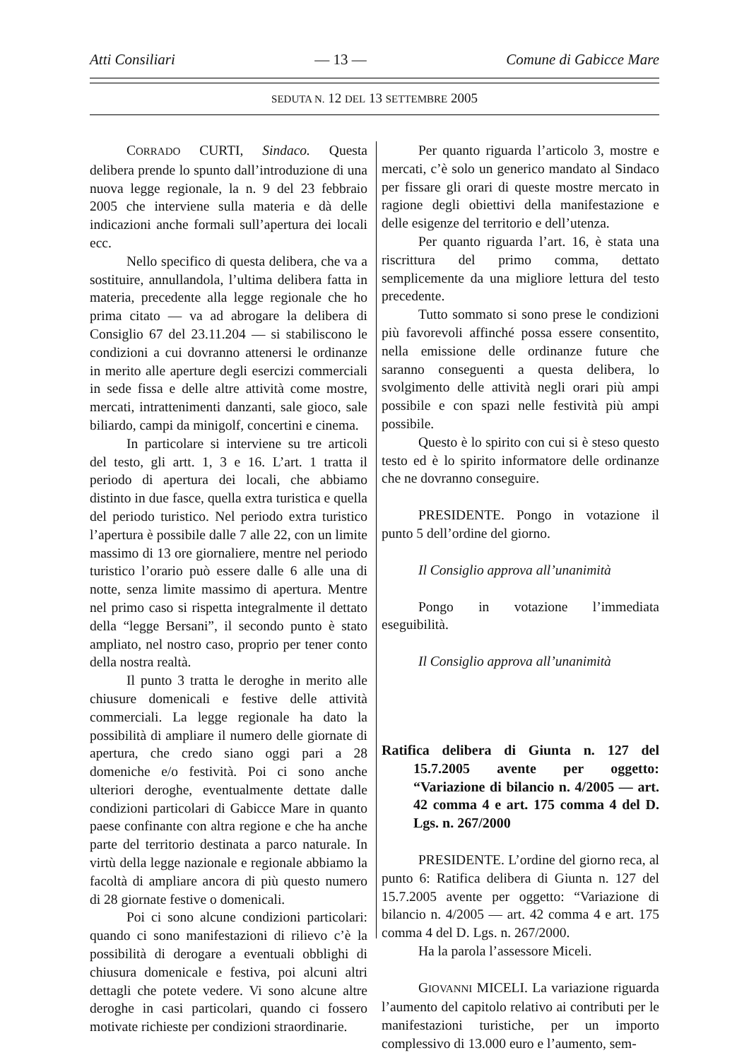Atti Consiliari — 13 — Comune di Gabicce Mare
SEDUTA N. 12 DEL 13 SETTEMBRE 2005
CORRADO CURTI, Sindaco. Questa delibera prende lo spunto dall’introduzione di una nuova legge regionale, la n. 9 del 23 febbraio 2005 che interviene sulla materia e dà delle indicazioni anche formali sull’apertura dei locali ecc.
Nello specifico di questa delibera, che va a sostituire, annullandola, l’ultima delibera fatta in materia, precedente alla legge regionale che ho prima citato — va ad abrogare la delibera di Consiglio 67 del 23.11.204 — si stabiliscono le condizioni a cui dovranno attenersi le ordinanze in merito alle aperture degli esercizi commerciali in sede fissa e delle altre attività come mostre, mercati, intrattenimenti danzanti, sale gioco, sale biliardo, campi da minigolf, concertini e cinema.
In particolare si interviene su tre articoli del testo, gli artt. 1, 3 e 16. L’art. 1 tratta il periodo di apertura dei locali, che abbiamo distinto in due fasce, quella extra turistica e quella del periodo turistico. Nel periodo extra turistico l’apertura è possibile dalle 7 alle 22, con un limite massimo di 13 ore giornaliere, mentre nel periodo turistico l’orario può essere dalle 6 alle una di notte, senza limite massimo di apertura. Mentre nel primo caso si rispetta integralmente il dettato della “legge Bersani”, il secondo punto è stato ampliato, nel nostro caso, proprio per tener conto della nostra realtà.
Il punto 3 tratta le deroghe in merito alle chiusure domenicali e festive delle attività commerciali. La legge regionale ha dato la possibilità di ampliare il numero delle giornate di apertura, che credo siano oggi pari a 28 domeniche e/o festività. Poi ci sono anche ulteriori deroghe, eventualmente dettate dalle condizioni particolari di Gabicce Mare in quanto paese confinante con altra regione e che ha anche parte del territorio destinata a parco naturale. In virtù della legge nazionale e regionale abbiamo la facoltà di ampliare ancora di più questo numero di 28 giornate festive o domenicali.
Poi ci sono alcune condizioni particolari: quando ci sono manifestazioni di rilievo c’è la possibilità di derogare a eventuali obblighi di chiusura domenicale e festiva, poi alcuni altri dettagli che potete vedere. Vi sono alcune altre deroghe in casi particolari, quando ci fossero motivate richieste per condizioni straordinarie.
Per quanto riguarda l’articolo 3, mostre e mercati, c’è solo un generico mandato al Sindaco per fissare gli orari di queste mostre mercato in ragione degli obiettivi della manifestazione e delle esigenze del territorio e dell’utenza.
Per quanto riguarda l’art. 16, è stata una riscrittura del primo comma, dettato semplicemente da una migliore lettura del testo precedente.
Tutto sommato si sono prese le condizioni più favorevoli affinché possa essere consentito, nella emissione delle ordinanze future che saranno conseguenti a questa delibera, lo svolgimento delle attività negli orari più ampi possibile e con spazi nelle festività più ampi possibile.
Questo è lo spirito con cui si è steso questo testo ed è lo spirito informatore delle ordinanze che ne dovranno conseguire.
PRESIDENTE. Pongo in votazione il punto 5 dell’ordine del giorno.
Il Consiglio approva all’unanimità
Pongo in votazione l’immediata eseguibilità.
Il Consiglio approva all’unanimità
Ratifica delibera di Giunta n. 127 del 15.7.2005 avente per oggetto: “Variazione di bilancio n. 4/2005 — art. 42 comma 4 e art. 175 comma 4 del D. Lgs. n. 267/2000
PRESIDENTE. L’ordine del giorno reca, al punto 6: Ratifica delibera di Giunta n. 127 del 15.7.2005 avente per oggetto: “Variazione di bilancio n. 4/2005 — art. 42 comma 4 e art. 175 comma 4 del D. Lgs. n. 267/2000.
Ha la parola l’assessore Miceli.
GIOVANNI MICELI. La variazione riguarda l’aumento del capitolo relativo ai contributi per le manifestazioni turistiche, per un importo complessivo di 13.000 euro e l’aumento, sem-